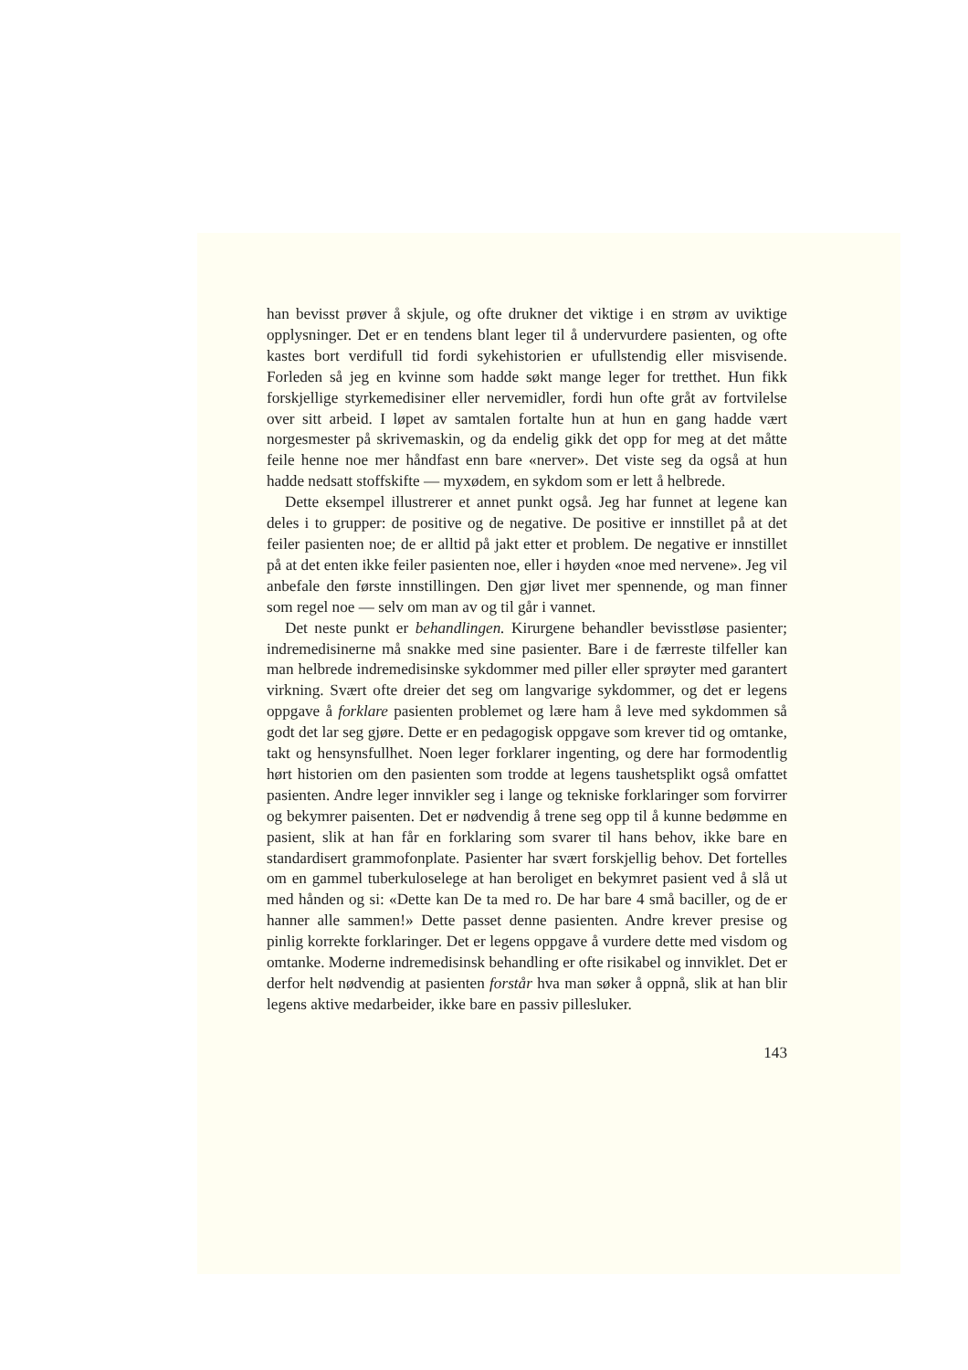han bevisst prøver å skjule, og ofte drukner det viktige i en strøm av uviktige opplysninger. Det er en tendens blant leger til å undervurdere pasienten, og ofte kastes bort verdifull tid fordi sykehistorien er ufullstendig eller misvisende. Forleden så jeg en kvinne som hadde søkt mange leger for tretthet. Hun fikk forskjellige styrkemedisiner eller nervemidler, fordi hun ofte gråt av fortvilelse over sitt arbeid. I løpet av samtalen fortalte hun at hun en gang hadde vært norgesmester på skrivemaskin, og da endelig gikk det opp for meg at det måtte feile henne noe mer håndfast enn bare «nerver». Det viste seg da også at hun hadde nedsatt stoffskifte — myxødem, en sykdom som er lett å helbrede.
Dette eksempel illustrerer et annet punkt også. Jeg har funnet at legene kan deles i to grupper: de positive og de negative. De positive er innstillet på at det feiler pasienten noe; de er alltid på jakt etter et problem. De negative er innstillet på at det enten ikke feiler pasienten noe, eller i høyden «noe med nervene». Jeg vil anbefale den første innstillingen. Den gjør livet mer spennende, og man finner som regel noe — selv om man av og til går i vannet.
Det neste punkt er behandlingen. Kirurgene behandler bevisstløse pasienter; indremedisinerne må snakke med sine pasienter. Bare i de færreste tilfeller kan man helbrede indremedisinske sykdommer med piller eller sprøyter med garantert virkning. Svært ofte dreier det seg om langvarige sykdommer, og det er legens oppgave å forklare pasienten problemet og lære ham å leve med sykdommen så godt det lar seg gjøre. Dette er en pedagogisk oppgave som krever tid og omtanke, takt og hensynsfullhet. Noen leger forklarer ingenting, og dere har formodentlig hørt historien om den pasienten som trodde at legens taushetsplikt også omfattet pasienten. Andre leger innvikler seg i lange og tekniske forklaringer som forvirrer og bekymrer paisenten. Det er nødvendig å trene seg opp til å kunne bedømme en pasient, slik at han får en forklaring som svarer til hans behov, ikke bare en standardisert grammofonplate. Pasienter har svært forskjellig behov. Det fortelles om en gammel tuberkuloselege at han beroliget en bekymret pasient ved å slå ut med hånden og si: «Dette kan De ta med ro. De har bare 4 små baciller, og de er hanner alle sammen!» Dette passet denne pasienten. Andre krever presise og pinlig korrekte forklaringer. Det er legens oppgave å vurdere dette med visdom og omtanke. Moderne indremedisinsk behandling er ofte risikabel og innviklet. Det er derfor helt nødvendig at pasienten forstår hva man søker å oppnå, slik at han blir legens aktive medarbeider, ikke bare en passiv pillesluker.
143